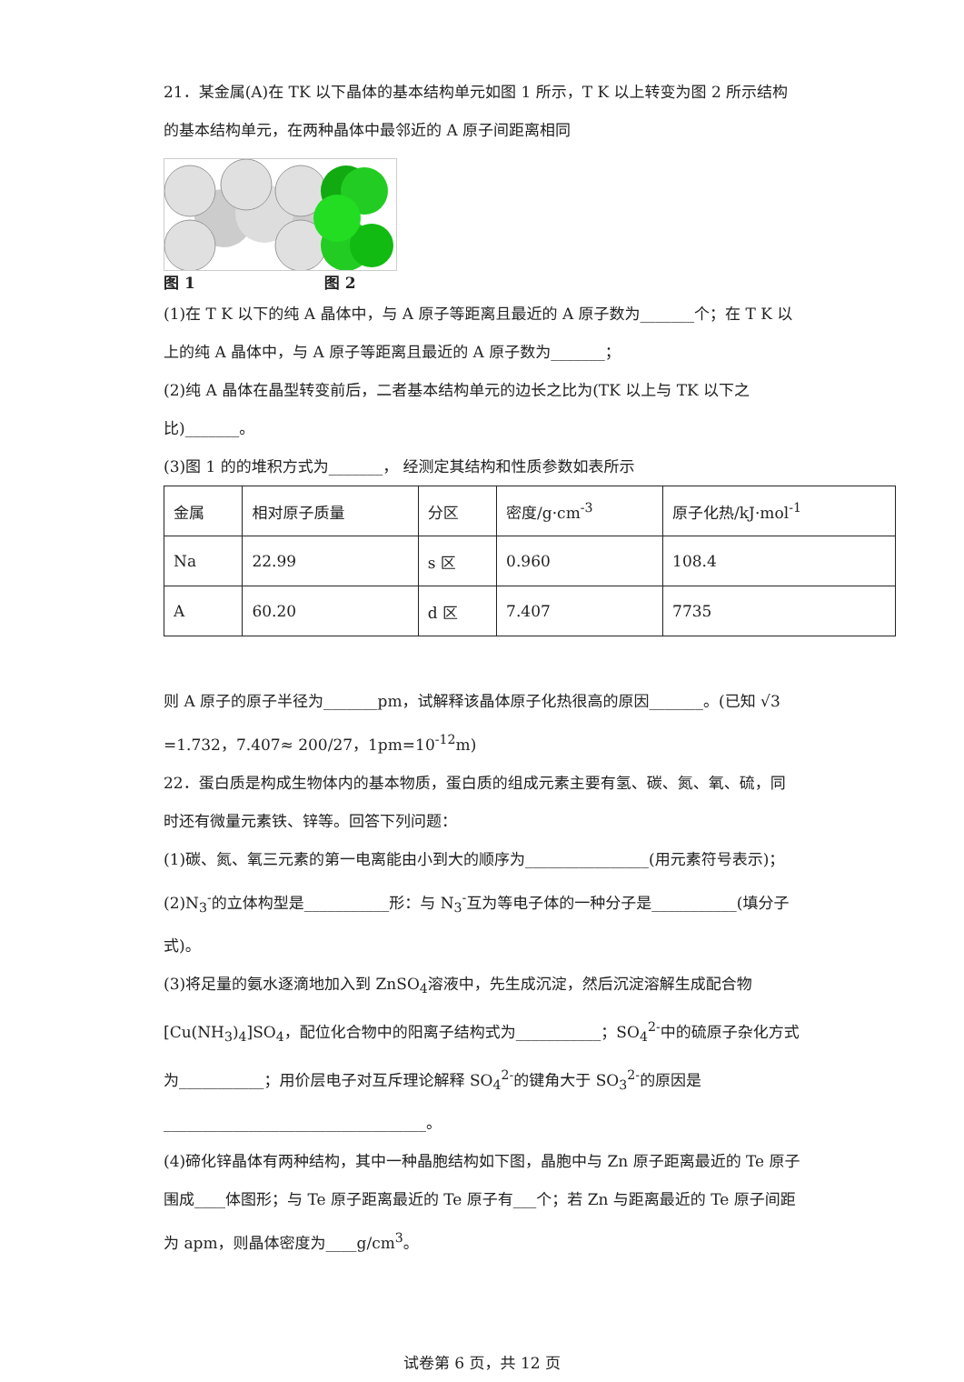21．某金属(A)在 TK 以下晶体的基本结构单元如图 1 所示，T K 以上转变为图 2 所示结构的基本结构单元，在两种晶体中最邻近的 A 原子间距离相同
图 1 图 2
(1)在 T K 以下的纯 A 晶体中，与 A 原子等距离且最近的 A 原子数为_______个；在 T K 以上的纯 A 晶体中，与 A 原子等距离且最近的 A 原子数为_______；
(2)纯 A 晶体在晶型转变前后，二者基本结构单元的边长之比为(TK 以上与 TK 以下之比)_______。
(3)图 1 的的堆积方式为_______， 经测定其结构和性质参数如表所示
| 金属 | 相对原子质量 | 分区 | 密度/g·cm<sup>-3</sup> | 原子化热/kJ·mol<sup>-1</sup> |
| Na | 22.99 | s 区 | 0.960 | 108.4 |
| A | 60.20 | d 区 | 7.407 | 7735 |
则 A 原子的原子半径为_______pm，试解释该晶体原子化热很高的原因_______。(已知 √3 =1.732，7.407≈ 200/27，1pm=10<sup>-12</sup>m)
22．蛋白质是构成生物体内的基本物质，蛋白质的组成元素主要有氢、碳、氮、氧、硫，同时还有微量元素铁、锌等。回答下列问题：
(1)碳、氮、氧三元素的第一电离能由小到大的顺序为________________(用元素符号表示)；
(2)N<sub>3</sub><sup>-</sup>的立体构型是___________形：与 N<sub>3</sub><sup>-</sup>互为等电子体的一种分子是___________(填分子式)。
(3)将足量的氨水逐滴地加入到 ZnSO<sub>4</sub>溶液中，先生成沉淀，然后沉淀溶解生成配合物[Cu(NH<sub>3</sub>)<sub>4</sub>]SO<sub>4</sub>，配位化合物中的阳离子结构式为___________；SO<sub>4</sub><sup>2-</sup>中的硫原子杂化方式为___________；用价层电子对互斥理论解释 SO<sub>4</sub><sup>2-</sup>的键角大于 SO<sub>3</sub><sup>2-</sup>的原因是__________________________________。
(4)碲化锌晶体有两种结构，其中一种晶胞结构如下图，晶胞中与 Zn 原子距离最近的 Te 原子围成____体图形；与 Te 原子距离最近的 Te 原子有___个；若 Zn 与距离最近的 Te 原子间距为 apm，则晶体密度为____g/cm<sup>3</sup>。
试卷第 6 页，共 12 页